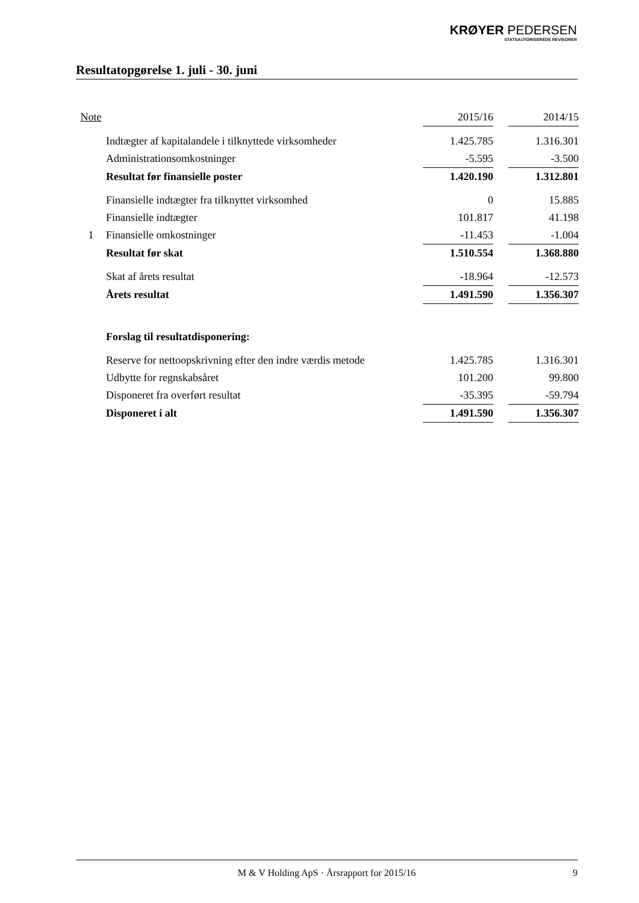KRØYER PEDERSEN
STATSAUTORISEREDE REVISORER
Resultatopgørelse 1. juli - 30. juni
| Note | | 2015/16 | | 2014/15 |
| | Indtægter af kapitalandele i tilknyttede virksomheder | 1.425.785 | | 1.316.301 |
| | Administrationsomkostninger | -5.595 | | -3.500 |
| | Resultat før finansielle poster | 1.420.190 | | 1.312.801 |
| | Finansielle indtægter fra tilknyttet virksomhed | 0 | | 15.885 |
| | Finansielle indtægter | 101.817 | | 41.198 |
| 1 | Finansielle omkostninger | -11.453 | | -1.004 |
| | Resultat før skat | 1.510.554 | | 1.368.880 |
| | Skat af årets resultat | -18.964 | | -12.573 |
| | Årets resultat | 1.491.590 | | 1.356.307 |
| | Forslag til resultatdisponering: | | | |
| | Reserve for nettoopskrivning efter den indre værdis metode | 1.425.785 | | 1.316.301 |
| | Udbytte for regnskabsåret | 101.200 | | 99.800 |
| | Disponeret fra overført resultat | -35.395 | | -59.794 |
| | Disponeret i alt | 1.491.590 | | 1.356.307 |
M & V Holding ApS · Årsrapport for 2015/16 9